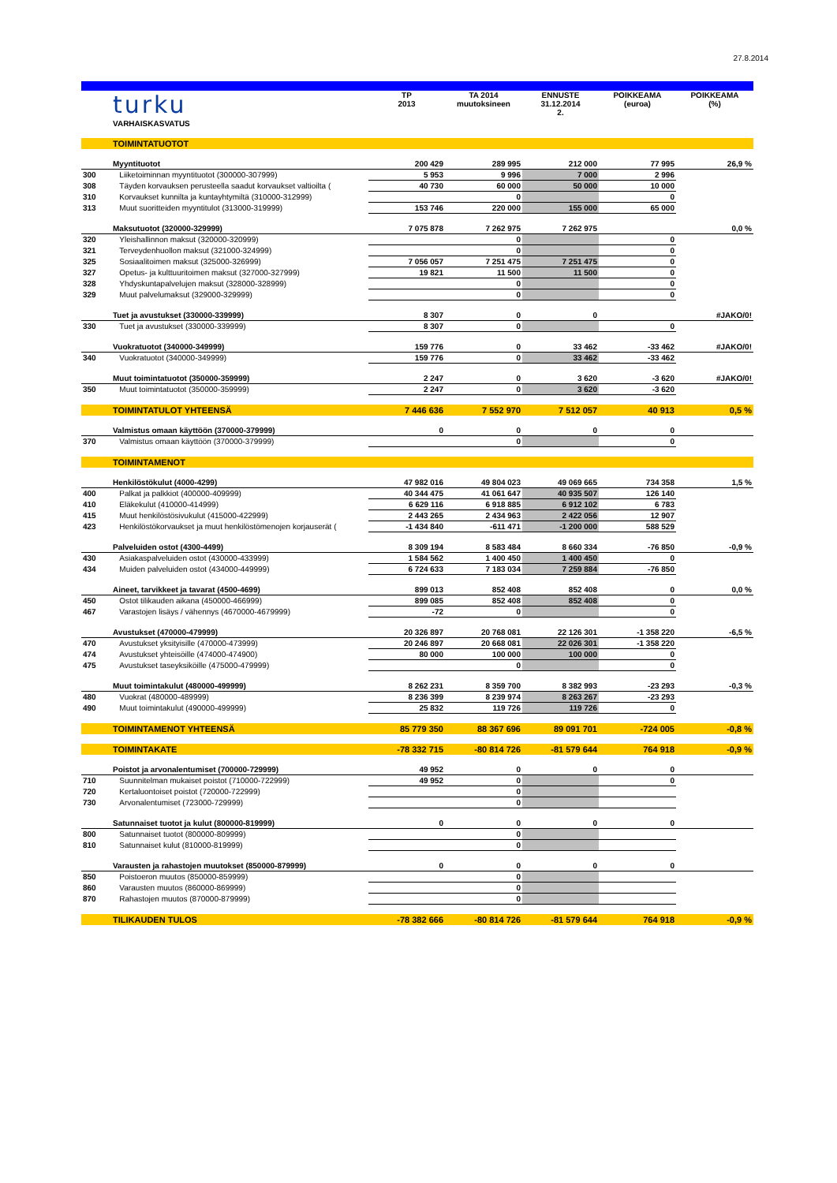27.8.2014
| | turku | TP 2013 | TA 2014 muutoksineen | ENNUSTE 31.12.2014 2. | POIKKEAMA (euroa) | POIKKEAMA (%) |
| | VARHAISKASVATUS | | | | | |
| | TOIMINTATUOTOT | | | | | |
| | Myyntituotot | 200 429 | 289 995 | 212 000 | 77 995 | 26,9 % |
| 300 | Liiketoiminnan myyntituotot (300000-307999) | 5 953 | 9 996 | 7 000 | 2 996 | |
| 308 | Täyden korvauksen perusteella saadut korvaukset valtioilta ( | 40 730 | 60 000 | 50 000 | 10 000 | |
| 310 | Korvaukset kunnilta ja kuntayhtymiltä (310000-312999) | | 0 | | 0 | |
| 313 | Muut suoritteiden myyntitulot (313000-319999) | 153 746 | 220 000 | 155 000 | 65 000 | |
| | Maksutuotot (320000-329999) | 7 075 878 | 7 262 975 | 7 262 975 | | 0,0 % |
| 320 | Yleishallinnon maksut (320000-320999) | | 0 | | 0 | |
| 321 | Terveydenhuollon maksut (321000-324999) | | 0 | | 0 | |
| 325 | Sosiaalitoimen maksut (325000-326999) | 7 056 057 | 7 251 475 | 7 251 475 | 0 | |
| 327 | Opetus- ja kulttuuritoimen maksut (327000-327999) | 19 821 | 11 500 | 11 500 | 0 | |
| 328 | Yhdyskuntapalvelujen maksut (328000-328999) | | 0 | | 0 | |
| 329 | Muut palvelumaksut (329000-329999) | | 0 | | 0 | |
| | Tuet ja avustukset (330000-339999) | 8 307 | 0 | 0 | | #JAKO/0! |
| 330 | Tuet ja avustukset (330000-339999) | 8 307 | 0 | | 0 | |
| | Vuokratuotot (340000-349999) | 159 776 | 0 | 33 462 | -33 462 | #JAKO/0! |
| 340 | Vuokratuotot (340000-349999) | 159 776 | 0 | 33 462 | -33 462 | |
| | Muut toimintatuotot (350000-359999) | 2 247 | 0 | 3 620 | -3 620 | #JAKO/0! |
| 350 | Muut toimintatuotot (350000-359999) | 2 247 | 0 | 3 620 | -3 620 | |
| | TOIMINTATULOT YHTEENSÄ | 7 446 636 | 7 552 970 | 7 512 057 | 40 913 | 0,5 % |
| | Valmistus omaan käyttöön (370000-379999) | 0 | 0 | 0 | 0 | |
| 370 | Valmistus omaan käyttöön (370000-379999) | | 0 | | 0 | |
| | TOIMINTAMENOT | | | | | |
| | Henkilöstökulut (4000-4299) | 47 982 016 | 49 804 023 | 49 069 665 | 734 358 | 1,5 % |
| 400 | Palkat ja palkkiot (400000-409999) | 40 344 475 | 41 061 647 | 40 935 507 | 126 140 | |
| 410 | Eläkekulut (410000-414999) | 6 629 116 | 6 918 885 | 6 912 102 | 6 783 | |
| 415 | Muut henkilöstösivukulut (415000-422999) | 2 443 265 | 2 434 963 | 2 422 056 | 12 907 | |
| 423 | Henkilöstökorvaukset ja muut henkilöstömenojen korjauserät ( | -1 434 840 | -611 471 | -1 200 000 | 588 529 | |
| | Palveluiden ostot (4300-4499) | 8 309 194 | 8 583 484 | 8 660 334 | -76 850 | -0,9 % |
| 430 | Asiakaspalveluiden ostot (430000-433999) | 1 584 562 | 1 400 450 | 1 400 450 | 0 | |
| 434 | Muiden palveluiden ostot (434000-449999) | 6 724 633 | 7 183 034 | 7 259 884 | -76 850 | |
| | Aineet, tarvikkeet ja tavarat (4500-4699) | 899 013 | 852 408 | 852 408 | 0 | 0,0 % |
| 450 | Ostot tilikauden aikana (450000-466999) | 899 085 | 852 408 | 852 408 | 0 | |
| 467 | Varastojen lisäys / vähennys (4670000-4679999) | -72 | 0 | | 0 | |
| | Avustukset (470000-479999) | 20 326 897 | 20 768 081 | 22 126 301 | -1 358 220 | -6,5 % |
| 470 | Avustukset yksityisille (470000-473999) | 20 246 897 | 20 668 081 | 22 026 301 | -1 358 220 | |
| 474 | Avustukset yhteisöille (474000-474900) | 80 000 | 100 000 | 100 000 | 0 | |
| 475 | Avustukset taseyksiköille (475000-479999) | | 0 | | 0 | |
| | Muut toimintakulut (480000-499999) | 8 262 231 | 8 359 700 | 8 382 993 | -23 293 | -0,3 % |
| 480 | Vuokrat (480000-489999) | 8 236 399 | 8 239 974 | 8 263 267 | -23 293 | |
| 490 | Muut toimintakulut (490000-499999) | 25 832 | 119 726 | 119 726 | 0 | |
| | TOIMINTAMENOT YHTEENSÄ | 85 779 350 | 88 367 696 | 89 091 701 | -724 005 | -0,8 % |
| | TOIMINTAKATE | -78 332 715 | -80 814 726 | -81 579 644 | 764 918 | -0,9 % |
| | Poistot ja arvonalentumiset (700000-729999) | 49 952 | 0 | 0 | 0 | |
| 710 | Suunnitelman mukaiset poistot (710000-722999) | 49 952 | 0 | | 0 | |
| 720 | Kertaluontoiset poistot (720000-722999) | | 0 | | | |
| 730 | Arvonalentumiset (723000-729999) | | 0 | | | |
| | Satunnaiset tuotot ja kulut (800000-819999) | 0 | 0 | 0 | 0 | |
| 800 | Satunnaiset tuotot (800000-809999) | | 0 | | | |
| 810 | Satunnaiset kulut (810000-819999) | | 0 | | | |
| | Varausten ja rahastojen muutokset (850000-879999) | 0 | 0 | 0 | 0 | |
| 850 | Poistoeron muutos (850000-859999) | | 0 | | | |
| 860 | Varausten muutos (860000-869999) | | 0 | | | |
| 870 | Rahastojen muutos (870000-879999) | | 0 | | | |
| | TILIKAUDEN TULOS | -78 382 666 | -80 814 726 | -81 579 644 | 764 918 | -0,9 % |